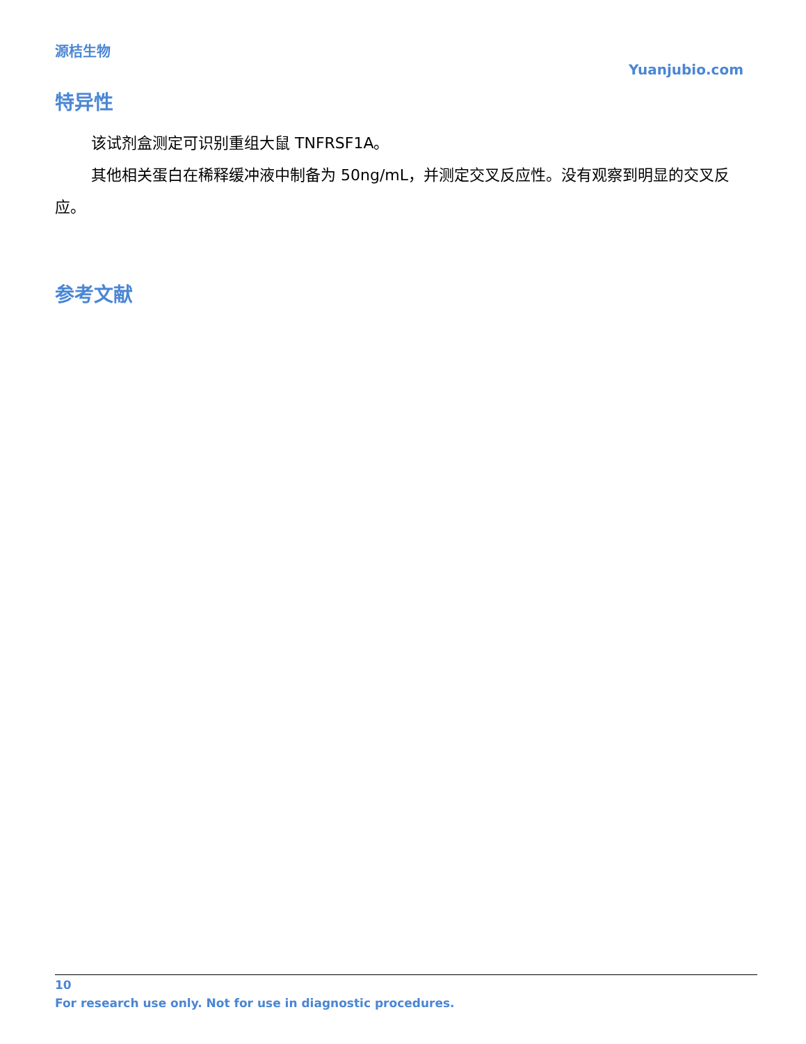源桔生物
Yuanjubio.com
特异性
该试剂盒测定可识别重组大鼠 TNFRSF1A。
其他相关蛋白在稀释缓冲液中制备为 50ng/mL，并测定交叉反应性。没有观察到明显的交叉反应。
参考文献
10
For research use only. Not for use in diagnostic procedures.